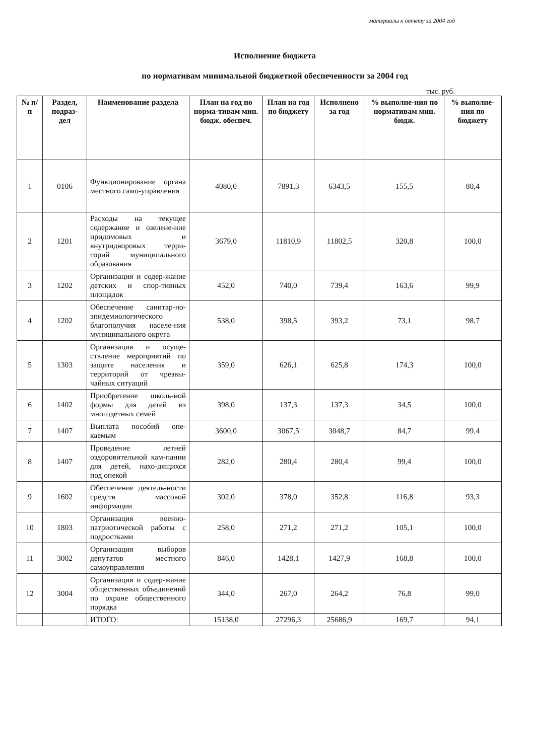материалы к отчету за 2004 год
Исполнение бюджета
по нормативам минимальной бюджетной обеспеченности за 2004 год
тыс. руб.
| № п/п | Раздел, подраз-дел | Наименование раздела | План на год по норма-тивам мин. бюдж. обеспеч. | План на год по бюджету | Исполнено за год | % выполне-ния по нормативам мин. бюдж. | % выполне-ния по бюджету |
| --- | --- | --- | --- | --- | --- | --- | --- |
| 1 | 0106 | Функционирование органа местного само-управления | 4080,0 | 7891,3 | 6343,5 | 155,5 | 80,4 |
| 2 | 1201 | Расходы на текущее содержание и озелене-ние придомовых и внутридворовых терри-торий муниципального образования | 3679,0 | 11810,9 | 11802,5 | 320,8 | 100,0 |
| 3 | 1202 | Организация и содер-жание детских и спор-тивных площадок | 452,0 | 740,0 | 739,4 | 163,6 | 99,9 |
| 4 | 1202 | Обеспечение санитар-но-эпидемиологического благополучия населе-ния муниципального округа | 538,0 | 398,5 | 393,2 | 73,1 | 98,7 |
| 5 | 1303 | Организация и осуще-ствление мероприятий по защите населения и территорий от чрезвы-чайных ситуаций | 359,0 | 626,1 | 625,8 | 174,3 | 100,0 |
| 6 | 1402 | Приобретение школь-ной формы для детей из многодетных семей | 398,0 | 137,3 | 137,3 | 34,5 | 100,0 |
| 7 | 1407 | Выплата пособий опе-каемым | 3600,0 | 3067,5 | 3048,7 | 84,7 | 99,4 |
| 8 | 1407 | Проведение летней оздоровительной кам-пании для детей, нахо-дящихся под опекой | 282,0 | 280,4 | 280,4 | 99,4 | 100,0 |
| 9 | 1602 | Обеспечение деятель-ности средств массовой информации | 302,0 | 378,0 | 352,8 | 116,8 | 93,3 |
| 10 | 1803 | Организация военно-патриотической работы с подростками | 258,0 | 271,2 | 271,2 | 105,1 | 100,0 |
| 11 | 3002 | Организация выборов депутатов местного самоуправления | 846,0 | 1428,1 | 1427,9 | 168,8 | 100,0 |
| 12 | 3004 | Организация и содер-жание общественных объединений по охране общественного порядка | 344,0 | 267,0 | 264,2 | 76,8 | 99,0 |
| | | ИТОГО: | 15138,0 | 27296,3 | 25686,9 | 169,7 | 94,1 |